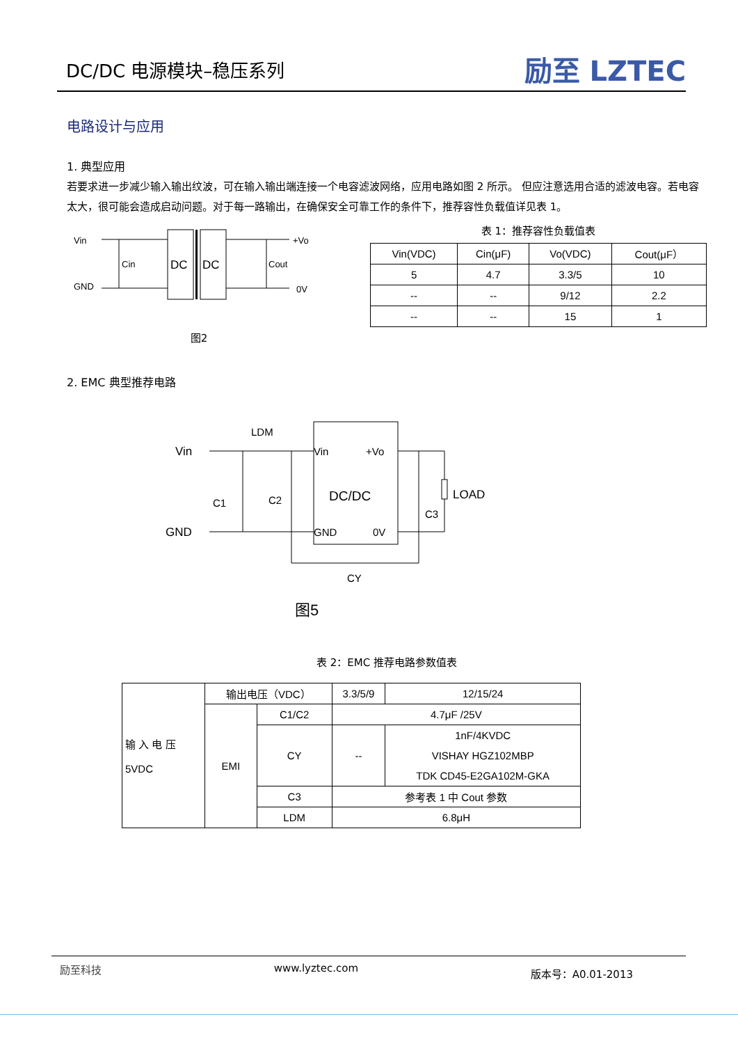DC/DC 电源模块–稳压系列
励至 LZTEC
电路设计与应用
1. 典型应用
若要求进一步减少输入输出纹波，可在输入输出端连接一个电容滤波网络，应用电路如图 2 所示。 但应注意选用合适的滤波电容。若电容太大，很可能会造成启动问题。对于每一路输出，在确保安全可靠工作的条件下，推荐容性负载值详见表 1。
Vin
GND
Cin
DC
DC
Cout
+Vo
0V
图2
表 1：推荐容性负载值表
| Vin(VDC) | Cin(μF) | Vo(VDC) | Cout(μF） |
| 5 | 4.7 | 3.3/5 | 10 |
| -- | -- | 9/12 | 2.2 |
| -- | -- | 15 | 1 |
2. EMC 典型推荐电路
Vin
GND
LDM
C1
C2
Vin
+Vo
DC/DC
GND
0V
LOAD
C3
CY
图5
表 2：EMC 推荐电路参数值表
| 输 入 电 压 5VDC | 输出电压（VDC） | | 3.3/5/9 | 12/15/24 |
| | EMI | C1/C2 | 4.7μF /25V | |
| | | CY | -- | 1nF/4KVDC VISHAY HGZ102MBP TDK CD45-E2GA102M-GKA |
| | | C3 | 参考表 1 中 Cout 参数 | |
| | | LDM | 6.8μH | |
励至科技 www.lyztec.com 版本号：A0.01-2013